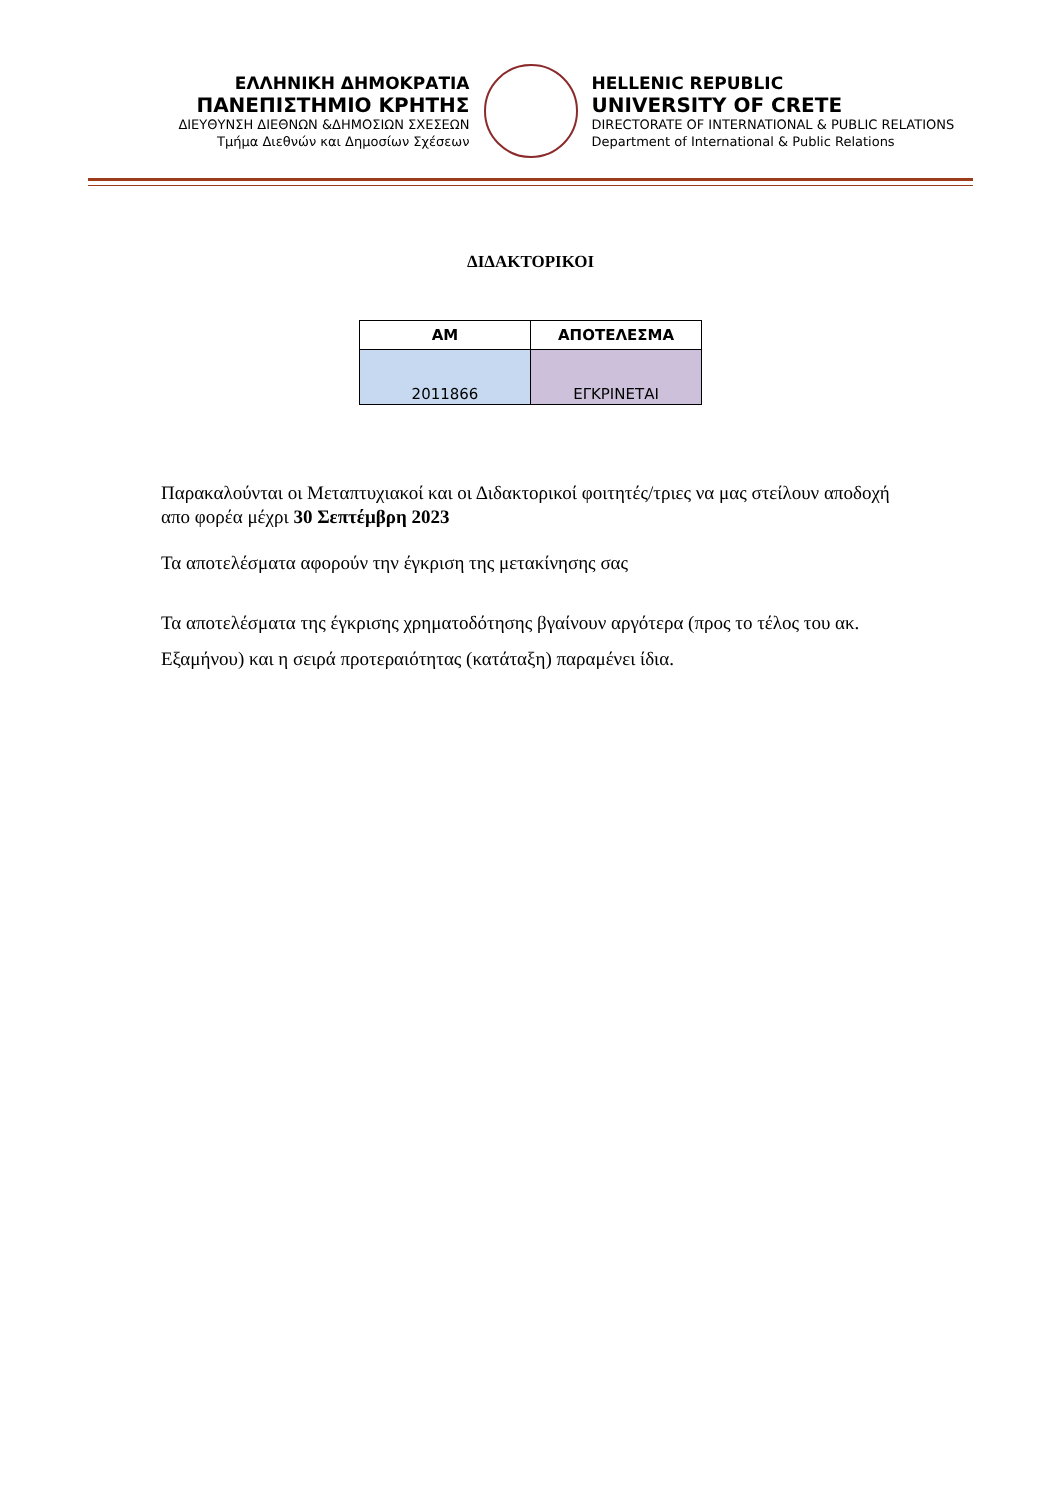ΕΛΛΗΝΙΚΗ ΔΗΜΟΚΡΑΤΙΑ
ΠΑΝΕΠΙΣΤΗΜΙΟ ΚΡΗΤΗΣ
ΔΙΕΥΘΥΝΣΗ ΔΙΕΘΝΩΝ &ΔΗΜΟΣΙΩΝ ΣΧΕΣΕΩΝ
Τμήμα Διεθνών και Δημοσίων Σχέσεων
HELLENIC REPUBLIC
UNIVERSITY OF CRETE
DIRECTORATE OF INTERNATIONAL & PUBLIC RELATIONS
Department of International & Public Relations
ΔΙΔΑΚΤΟΡΙΚΟΙ
| ΑΜ | ΑΠΟΤΕΛΕΣΜΑ |
| --- | --- |
| 2011866 | ΕΓΚΡΙΝΕΤΑΙ |
Παρακαλούνται οι Μεταπτυχιακοί και οι Διδακτορικοί φοιτητές/τριες να μας στείλουν αποδοχή απο φορέα μέχρι 30 Σεπτέμβρη 2023
Τα αποτελέσματα αφορούν την έγκριση της μετακίνησης σας
Τα αποτελέσματα της έγκρισης χρηματοδότησης βγαίνουν αργότερα (προς το τέλος του ακ. Εξαμήνου) και η σειρά προτεραιότητας (κατάταξη) παραμένει ίδια.